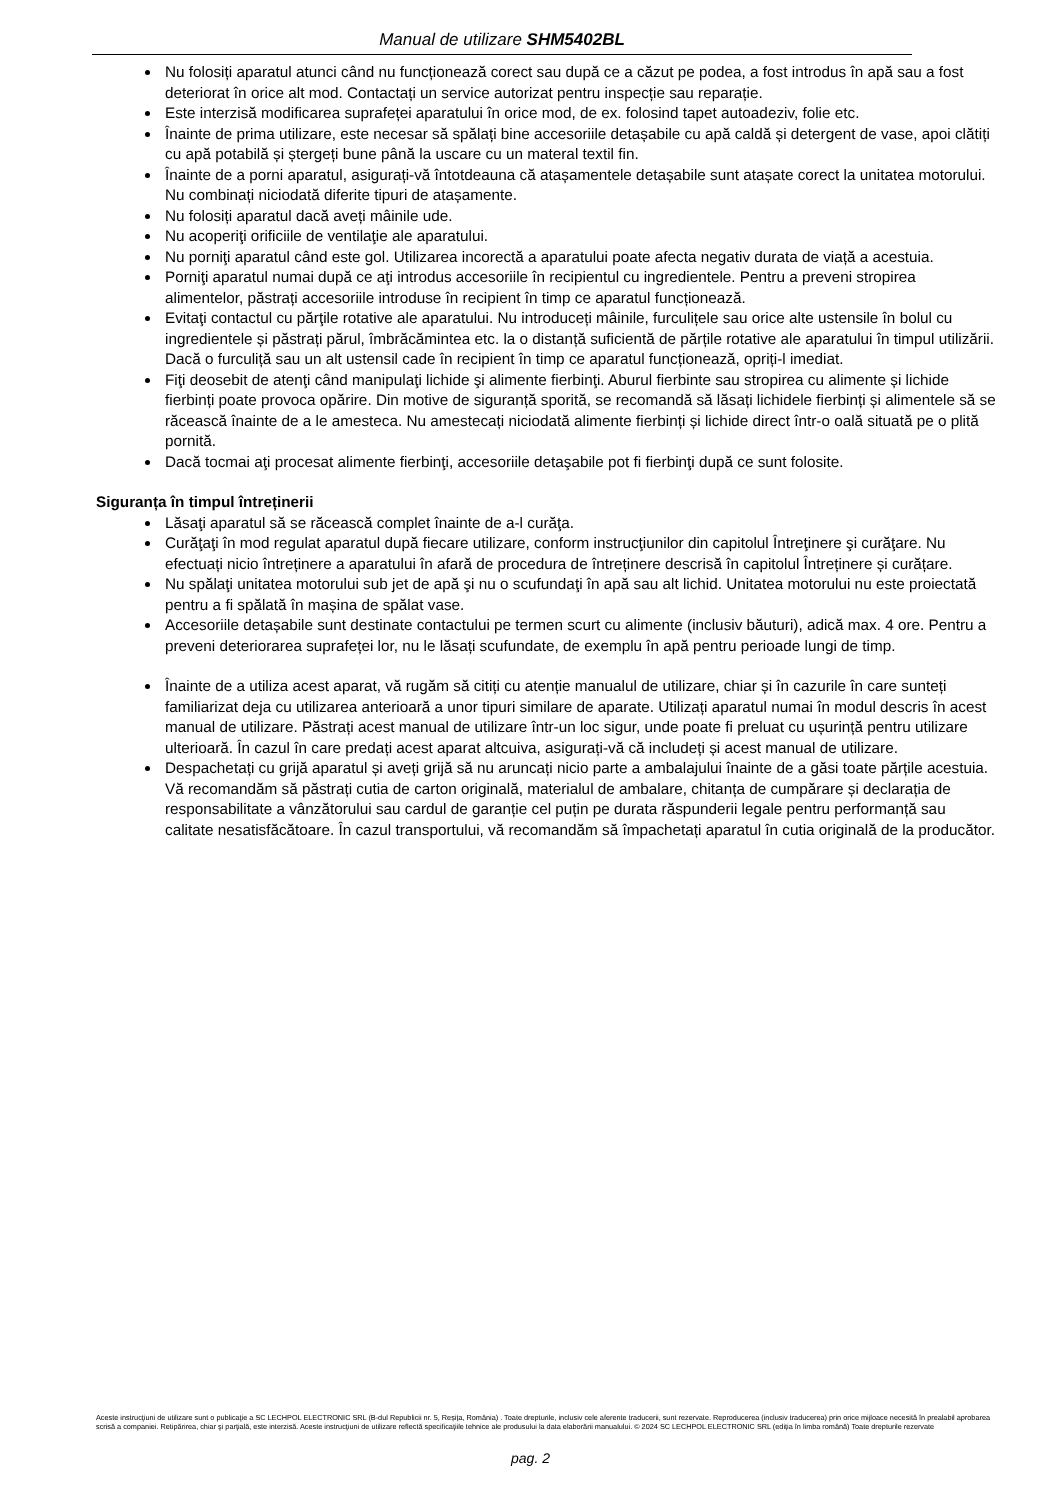Manual de utilizare SHM5402BL
Nu folosiți aparatul atunci când nu funcționează corect sau după ce a căzut pe podea, a fost introdus în apă sau a fost deteriorat în orice alt mod. Contactați un service autorizat pentru inspecție sau reparație.
Este interzisă modificarea suprafeței aparatului în orice mod, de ex. folosind tapet autoadeziv, folie etc.
Înainte de prima utilizare, este necesar să spălați bine accesoriile detașabile cu apă caldă și detergent de vase, apoi clătiți cu apă potabilă și ștergeți bune până la uscare cu un materal textil fin.
Înainte de a porni aparatul, asigurați-vă întotdeauna că atașamentele detașabile sunt atașate corect la unitatea motorului. Nu combinați niciodată diferite tipuri de atașamente.
Nu folosiți aparatul dacă aveți mâinile ude.
Nu acoperiţi orificiile de ventilaţie ale aparatului.
Nu porniţi aparatul când este gol. Utilizarea incorectă a aparatului poate afecta negativ durata de viață a acestuia.
Porniţi aparatul numai după ce aţi introdus accesoriile în recipientul cu ingredientele. Pentru a preveni stropirea alimentelor, păstrați accesoriile introduse în recipient în timp ce aparatul funcționează.
Evitaţi contactul cu părţile rotative ale aparatului. Nu introduceți mâinile, furculițele sau orice alte ustensile în bolul cu ingredientele și păstrați părul, îmbrăcămintea etc. la o distanță suficientă de părțile rotative ale aparatului în timpul utilizării. Dacă o furculiță sau un alt ustensil cade în recipient în timp ce aparatul funcționează, opriți-l imediat.
Fiţi deosebit de atenţi când manipulaţi lichide şi alimente fierbinţi. Aburul fierbinte sau stropirea cu alimente și lichide fierbinți poate provoca opărire. Din motive de siguranță sporită, se recomandă să lăsați lichidele fierbinți și alimentele să se răcească înainte de a le amesteca. Nu amestecați niciodată alimente fierbinți și lichide direct într-o oală situată pe o plită pornită.
Dacă tocmai aţi procesat alimente fierbinţi, accesoriile detaşabile pot fi fierbinţi după ce sunt folosite.
Siguranța în timpul întreținerii
Lăsaţi aparatul să se răcească complet înainte de a-l curăţa.
Curăţaţi în mod regulat aparatul după fiecare utilizare, conform instrucţiunilor din capitolul Întreţinere şi curăţare. Nu efectuați nicio întreținere a aparatului în afară de procedura de întreținere descrisă în capitolul Întreținere și curățare.
Nu spălaţi unitatea motorului sub jet de apă şi nu o scufundaţi în apă sau alt lichid. Unitatea motorului nu este proiectată pentru a fi spălată în mașina de spălat vase.
Accesoriile detașabile sunt destinate contactului pe termen scurt cu alimente (inclusiv băuturi), adică max. 4 ore. Pentru a preveni deteriorarea suprafeței lor, nu le lăsați scufundate, de exemplu în apă pentru perioade lungi de timp.
Înainte de a utiliza acest aparat, vă rugăm să citiți cu atenție manualul de utilizare, chiar și în cazurile în care sunteți familiarizat deja cu utilizarea anterioară a unor tipuri similare de aparate. Utilizați aparatul numai în modul descris în acest manual de utilizare. Păstrați acest manual de utilizare într-un loc sigur, unde poate fi preluat cu ușurință pentru utilizare ulterioară. În cazul în care predați acest aparat altcuiva, asigurați-vă că includeți și acest manual de utilizare.
Despachetați cu grijă aparatul și aveți grijă să nu aruncați nicio parte a ambalajului înainte de a găsi toate părțile acestuia. Vă recomandăm să păstrați cutia de carton originală, materialul de ambalare, chitanța de cumpărare și declarația de responsabilitate a vânzătorului sau cardul de garanție cel puțin pe durata răspunderii legale pentru performanță sau calitate nesatisfăcătoare. În cazul transportului, vă recomandăm să împachetați aparatul în cutia originală de la producător.
Aceste instrucţiuni de utilizare sunt o publicaţie a SC LECHPOL ELECTRONIC SRL (B-dul Republicii nr. 5, Reșița, România) . Toate drepturile, inclusiv cele aferente traducerii, sunt rezervate. Reproducerea (inclusiv traducerea) prin orice mijloace necesită în prealabil aprobarea scrisă a companiei. Retipărirea, chiar şi parţială, este interzisă. Aceste instrucţiuni de utilizare reflectă specificaţiile tehnice ale produsului la data elaborării manualului. © 2024 SC LECHPOL ELECTRONIC SRL (ediția în limba română) Toate drepturile rezervate
pag. 2